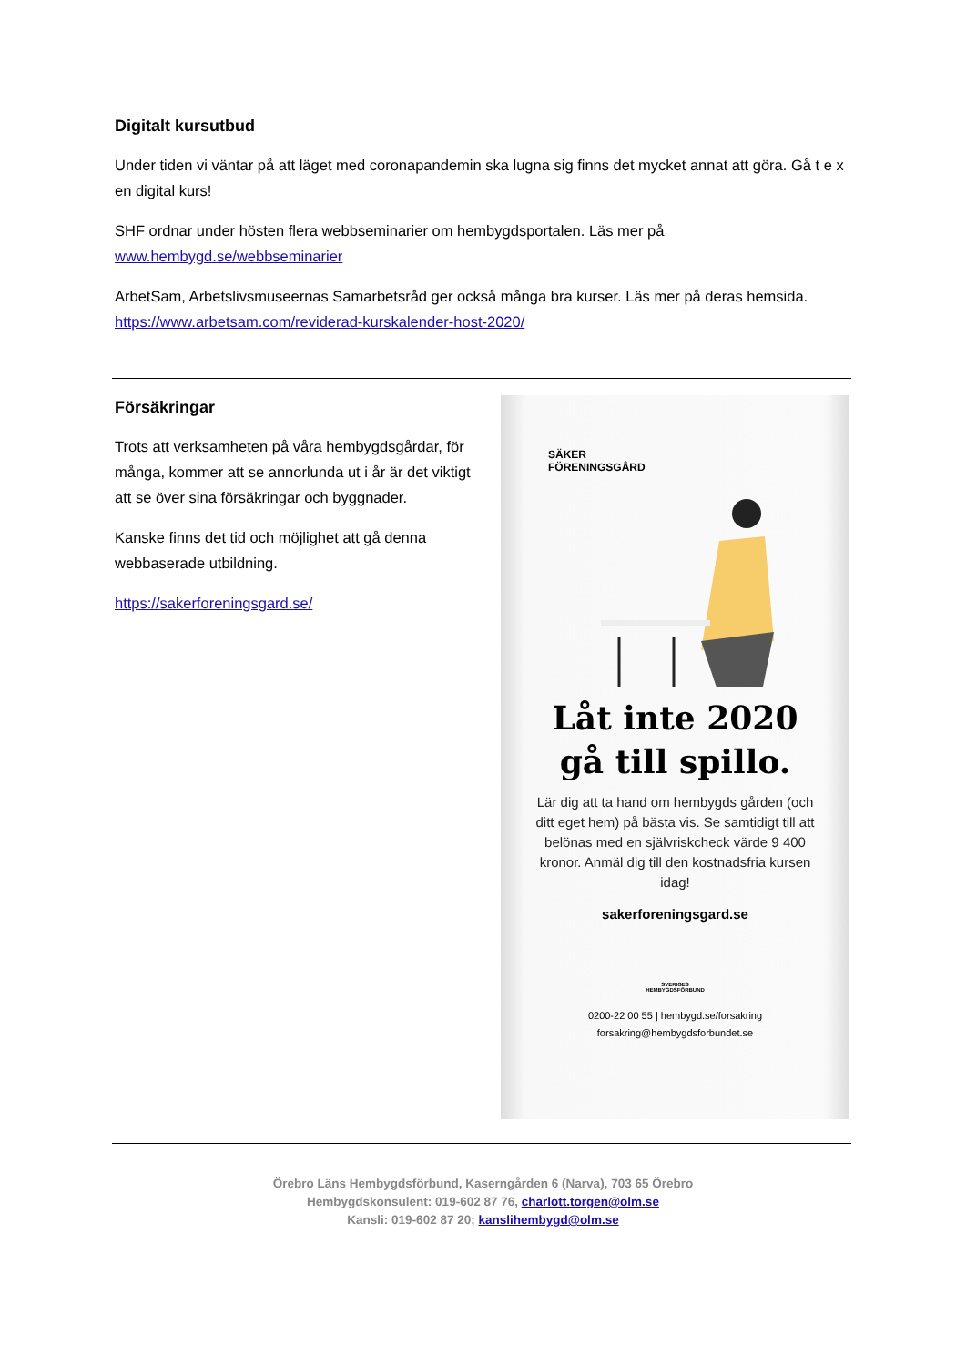Digitalt kursutbud
Under tiden vi väntar på att läget med coronapandemin ska lugna sig finns det mycket annat att göra. Gå t e x en digital kurs!
SHF ordnar under hösten flera webbseminarier om hembygdsportalen. Läs mer på www.hembygd.se/webbseminarier
ArbetSam, Arbetslivsmuseernas Samarbetsråd ger också många bra kurser. Läs mer på deras hemsida. https://www.arbetsam.com/reviderad-kurskalender-host-2020/
Försäkringar
Trots att verksamheten på våra hembygdsgårdar, för många, kommer att se annorlunda ut i år är det viktigt att se över sina försäkringar och byggnader.
Kanske finns det tid och möjlighet att gå denna webbaserade utbildning.
https://sakerforeningsgard.se/
SÄKER
FÖRENINGSGÅRD
Låt inte 2020
gå till spillo.
Lär dig att ta hand om hembygds gården (och ditt eget hem) på bästa vis. Se samtidigt till att belönas med en självriskcheck värde 9 400 kronor. Anmäl dig till den kostnadsfria kursen idag!
sakerforeningsgard.se
SVERIGES
HEMBYGDSFÖRBUND
0200-22 00 55 | hembygd.se/forsakring
forsakring@hembygdsforbundet.se
Örebro Läns Hembygdsförbund, Kaserngården 6 (Narva), 703 65 Örebro
Hembygdskonsulent: 019-602 87 76, charlott.torgen@olm.se
Kansli: 019-602 87 20; kanslihembygd@olm.se